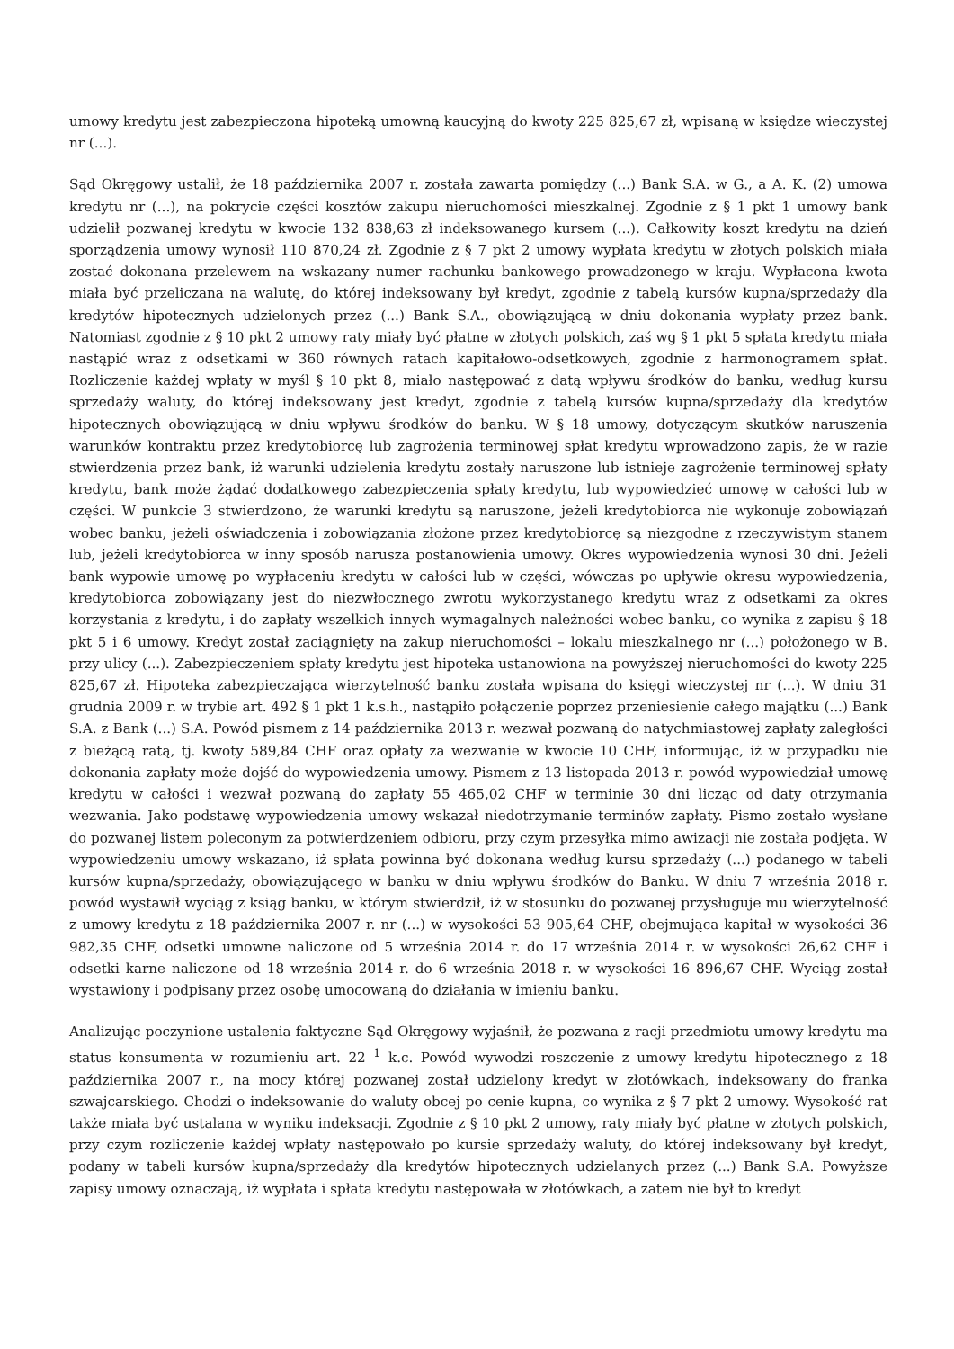umowy kredytu jest zabezpieczona hipoteką umowną kaucyjną do kwoty 225 825,67 zł, wpisaną w księdze wieczystej nr (...).
Sąd Okręgowy ustalił, że 18 października 2007 r. została zawarta pomiędzy (...) Bank S.A. w G., a A. K. (2) umowa kredytu nr (...), na pokrycie części kosztów zakupu nieruchomości mieszkalnej. Zgodnie z § 1 pkt 1 umowy bank udzielił pozwanej kredytu w kwocie 132 838,63 zł indeksowanego kursem (...). Całkowity koszt kredytu na dzień sporządzenia umowy wynosił 110 870,24 zł. Zgodnie z § 7 pkt 2 umowy wypłata kredytu w złotych polskich miała zostać dokonana przelewem na wskazany numer rachunku bankowego prowadzonego w kraju. Wypłacona kwota miała być przeliczana na walutę, do której indeksowany był kredyt, zgodnie z tabelą kursów kupna/sprzedaży dla kredytów hipotecznych udzielonych przez (...) Bank S.A., obowiązującą w dniu dokonania wypłaty przez bank. Natomiast zgodnie z § 10 pkt 2 umowy raty miały być płatne w złotych polskich, zaś wg § 1 pkt 5 spłata kredytu miała nastąpić wraz z odsetkami w 360 równych ratach kapitałowo-odsetkowych, zgodnie z harmonogramem spłat. Rozliczenie każdej wpłaty w myśl § 10 pkt 8, miało następować z datą wpływu środków do banku, według kursu sprzedaży waluty, do której indeksowany jest kredyt, zgodnie z tabelą kursów kupna/sprzedaży dla kredytów hipotecznych obowiązującą w dniu wpływu środków do banku. W § 18 umowy, dotyczącym skutków naruszenia warunków kontraktu przez kredytobiorcę lub zagrożenia terminowej spłat kredytu wprowadzono zapis, że w razie stwierdzenia przez bank, iż warunki udzielenia kredytu zostały naruszone lub istnieje zagrożenie terminowej spłaty kredytu, bank może żądać dodatkowego zabezpieczenia spłaty kredytu, lub wypowiedzieć umowę w całości lub w części. W punkcie 3 stwierdzono, że warunki kredytu są naruszone, jeżeli kredytobiorca nie wykonuje zobowiązań wobec banku, jeżeli oświadczenia i zobowiązania złożone przez kredytobiorcę są niezgodne z rzeczywistym stanem lub, jeżeli kredytobiorca w inny sposób narusza postanowienia umowy. Okres wypowiedzenia wynosi 30 dni. Jeżeli bank wypowie umowę po wypłaceniu kredytu w całości lub w części, wówczas po upływie okresu wypowiedzenia, kredytobiorca zobowiązany jest do niezwłocznego zwrotu wykorzystanego kredytu wraz z odsetkami za okres korzystania z kredytu, i do zapłaty wszelkich innych wymagalnych należności wobec banku, co wynika z zapisu § 18 pkt 5 i 6 umowy. Kredyt został zaciągnięty na zakup nieruchomości – lokalu mieszkalnego nr (...) położonego w B. przy ulicy (...). Zabezpieczeniem spłaty kredytu jest hipoteka ustanowiona na powyższej nieruchomości do kwoty 225 825,67 zł. Hipoteka zabezpieczająca wierzytelność banku została wpisana do księgi wieczystej nr (...). W dniu 31 grudnia 2009 r. w trybie art. 492 § 1 pkt 1 k.s.h., nastąpiło połączenie poprzez przeniesienie całego majątku (...) Bank S.A. z Bank (...) S.A. Powód pismem z 14 października 2013 r. wezwał pozwaną do natychmiastowej zapłaty zaległości z bieżącą ratą, tj. kwoty 589,84 CHF oraz opłaty za wezwanie w kwocie 10 CHF, informując, iż w przypadku nie dokonania zapłaty może dojść do wypowiedzenia umowy. Pismem z 13 listopada 2013 r. powód wypowiedział umowę kredytu w całości i wezwał pozwaną do zapłaty 55 465,02 CHF w terminie 30 dni licząc od daty otrzymania wezwania. Jako podstawę wypowiedzenia umowy wskazał niedotrzymanie terminów zapłaty. Pismo zostało wysłane do pozwanej listem poleconym za potwierdzeniem odbioru, przy czym przesyłka mimo awizacji nie została podjęta. W wypowiedzeniu umowy wskazano, iż spłata powinna być dokonana według kursu sprzedaży (...) podanego w tabeli kursów kupna/sprzedaży, obowiązującego w banku w dniu wpływu środków do Banku. W dniu 7 września 2018 r. powód wystawił wyciąg z ksiąg banku, w którym stwierdził, iż w stosunku do pozwanej przysługuje mu wierzytelność z umowy kredytu z 18 października 2007 r. nr (...) w wysokości 53 905,64 CHF, obejmująca kapitał w wysokości 36 982,35 CHF, odsetki umowne naliczone od 5 września 2014 r. do 17 września 2014 r. w wysokości 26,62 CHF i odsetki karne naliczone od 18 września 2014 r. do 6 września 2018 r. w wysokości 16 896,67 CHF. Wyciąg został wystawiony i podpisany przez osobę umocowaną do działania w imieniu banku.
Analizując poczynione ustalenia faktyczne Sąd Okręgowy wyjaśnił, że pozwana z racji przedmiotu umowy kredytu ma status konsumenta w rozumieniu art. 22 <sup>1</sup> k.c. Powód wywodzi roszczenie z umowy kredytu hipotecznego z 18 października 2007 r., na mocy której pozwanej został udzielony kredyt w złotówkach, indeksowany do franka szwajcarskiego. Chodzi o indeksowanie do waluty obcej po cenie kupna, co wynika z § 7 pkt 2 umowy. Wysokość rat także miała być ustalana w wyniku indeksacji. Zgodnie z § 10 pkt 2 umowy, raty miały być płatne w złotych polskich, przy czym rozliczenie każdej wpłaty następowało po kursie sprzedaży waluty, do której indeksowany był kredyt, podany w tabeli kursów kupna/sprzedaży dla kredytów hipotecznych udzielanych przez (...) Bank S.A. Powyższe zapisy umowy oznaczają, iż wypłata i spłata kredytu następowała w złotówkach, a zatem nie był to kredyt